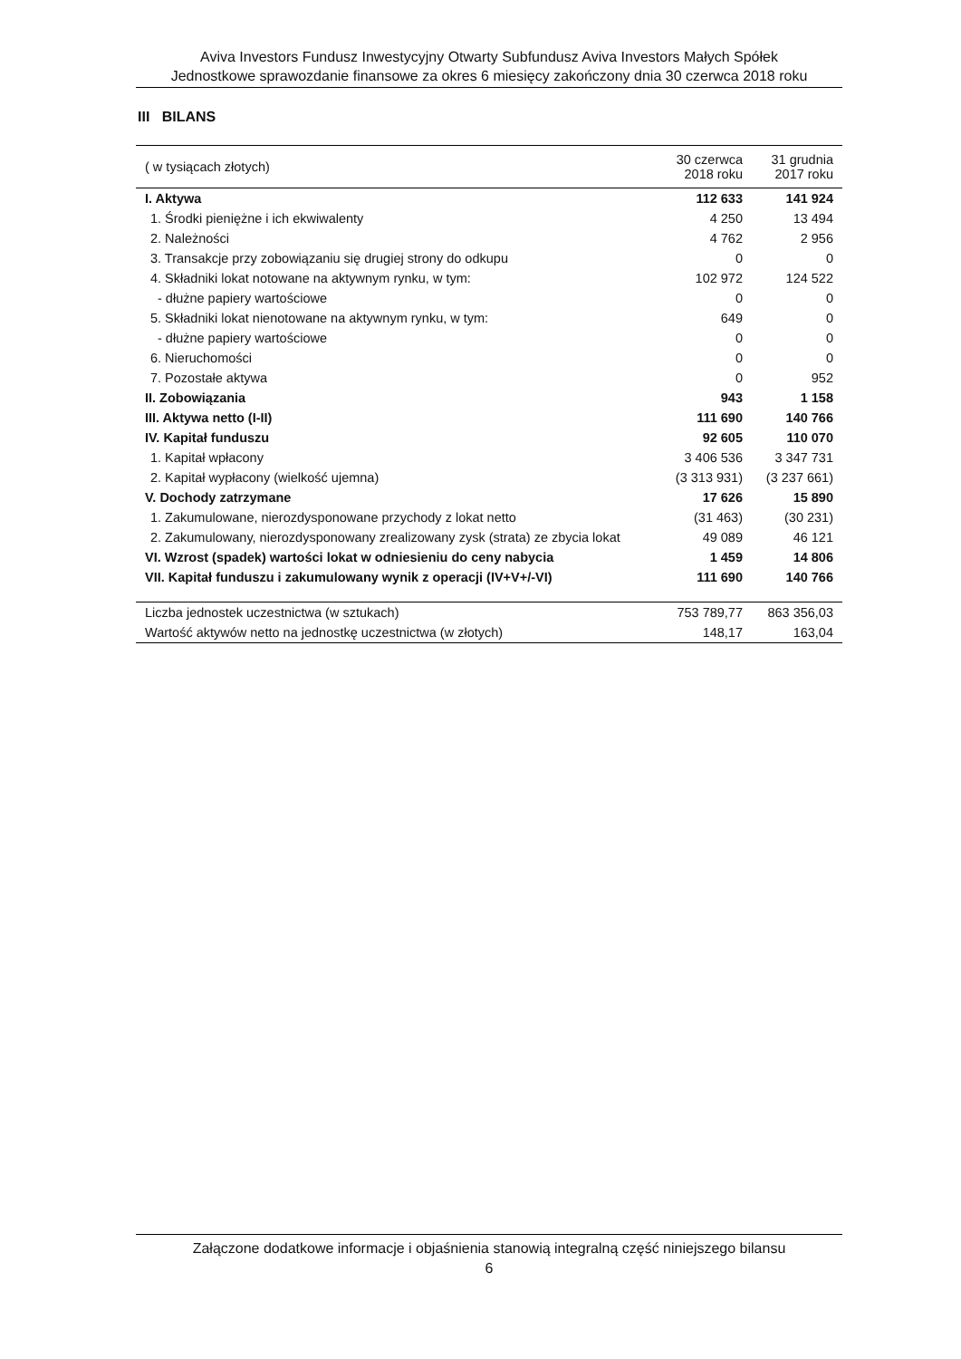Aviva Investors Fundusz Inwestycyjny Otwarty Subfundusz Aviva Investors Małych Spółek
Jednostkowe sprawozdanie finansowe za okres 6 miesięcy zakończony dnia 30 czerwca 2018 roku
III BILANS
| ( w tysiącach złotych) | 30 czerwca 2018 roku | 31 grudnia 2017 roku |
| --- | --- | --- |
| I. Aktywa | 112 633 | 141 924 |
| 1. Środki pieniężne i ich ekwiwalenty | 4 250 | 13 494 |
| 2. Należności | 4 762 | 2 956 |
| 3. Transakcje przy zobowiązaniu się drugiej strony do odkupu | 0 | 0 |
| 4. Składniki lokat notowane na aktywnym rynku, w tym: | 102 972 | 124 522 |
| - dłużne papiery wartościowe | 0 | 0 |
| 5. Składniki lokat nienotowane na aktywnym rynku, w tym: | 649 | 0 |
| - dłużne papiery wartościowe | 0 | 0 |
| 6. Nieruchomości | 0 | 0 |
| 7. Pozostałe aktywa | 0 | 952 |
| II. Zobowiązania | 943 | 1 158 |
| III. Aktywa netto (I-II) | 111 690 | 140 766 |
| IV. Kapitał funduszu | 92 605 | 110 070 |
| 1. Kapitał wpłacony | 3 406 536 | 3 347 731 |
| 2. Kapitał wypłacony (wielkość ujemna) | (3 313 931) | (3 237 661) |
| V. Dochody zatrzymane | 17 626 | 15 890 |
| 1. Zakumulowane, nierozdysponowane przychody z lokat netto | (31 463) | (30 231) |
| 2. Zakumulowany, nierozdysponowany zrealizowany zysk (strata) ze zbycia lokat | 49 089 | 46 121 |
| VI. Wzrost (spadek) wartości lokat w odniesieniu do ceny nabycia | 1 459 | 14 806 |
| VII. Kapitał funduszu i zakumulowany wynik z operacji (IV+V+/-VI) | 111 690 | 140 766 |
| Liczba jednostek uczestnictwa (w sztukach) | 753 789,77 | 863 356,03 |
| Wartość aktywów netto na jednostkę uczestnictwa (w złotych) | 148,17 | 163,04 |
Załączone dodatkowe informacje i objaśnienia stanowią integralną część niniejszego bilansu
6